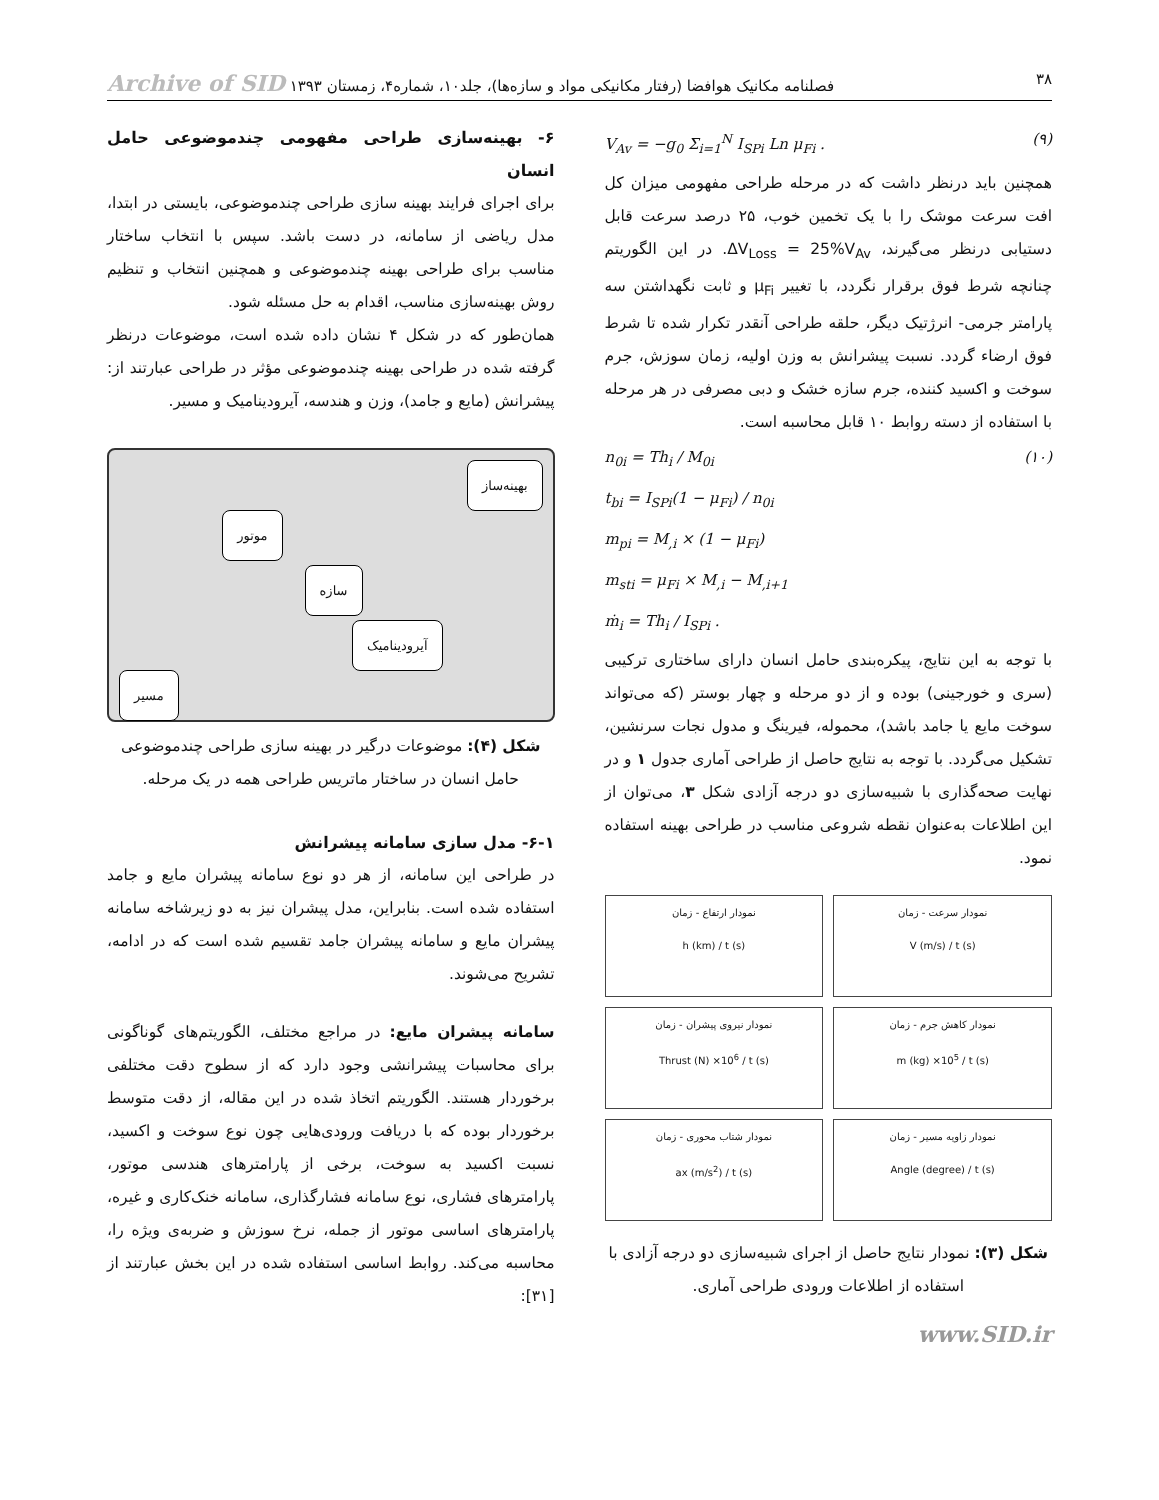۳۸ فصلنامه مکانیک هوافضا (رفتار مکانیکی مواد و سازه‌ها)، جلد۱۰، شماره۴، زمستان ۱۳۹۳ Archive of SID
V<sub>Av</sub> = −g<sub>0</sub> Σ<sub>i=1</sub><sup>N</sup> I<sub>SPi</sub> Ln μ<sub>Fi</sub> . (۹)
همچنین باید درنظر داشت که در مرحله طراحی مفهومی میزان کل افت سرعت موشک را با یک تخمین خوب، ۲۵ درصد سرعت قابل دستیابی درنظر می‌گیرند، ΔV<sub>Loss</sub> = 25%V<sub>Av</sub>. در این الگوریتم چنانچه شرط فوق برقرار نگردد، با تغییر μ<sub>Fi</sub> و ثابت نگهداشتن سه پارامتر جرمی- انرژتیک دیگر، حلقه طراحی آنقدر تکرار شده تا شرط فوق ارضاء گردد. نسبت پیشرانش به وزن اولیه، زمان سوزش، جرم سوخت و اکسید کننده، جرم سازه خشک و دبی مصرفی در هر مرحله با استفاده از دسته روابط ۱۰ قابل محاسبه است.
n<sub>0i</sub> = Th<sub>i</sub> / M<sub>0i</sub>
t<sub>bi</sub> = I<sub>SPi</sub>(1 − μ<sub>Fi</sub>) / n<sub>0i</sub>
m<sub>pi</sub> = M<sub>,i</sub> × (1 − μ<sub>Fi</sub>)
m<sub>sti</sub> = μ<sub>Fi</sub> × M<sub>,i</sub> − M<sub>,i+1</sub>
ṁ<sub>i</sub> = Th<sub>i</sub> / I<sub>SPi</sub> . (۱۰)
با توجه به این نتایج، پیکره‌بندی حامل انسان دارای ساختاری ترکیبی (سری و خورجینی) بوده و از دو مرحله و چهار بوستر (که می‌تواند سوخت مایع یا جامد باشد)، محموله، فیرینگ و مدول نجات سرنشین، تشکیل می‌گردد. با توجه به نتایج حاصل از طراحی آماری جدول ۱ و در نهایت صحه‌گذاری با شبیه‌سازی دو درجه آزادی شکل ۳، می‌توان از این اطلاعات به‌عنوان نقطه شروعی مناسب در طراحی بهینه استفاده نمود.
نمودار ارتفاع - زمان
h (km) / t (s)
نمودار سرعت - زمان
V (m/s) / t (s)
نمودار نیروی پیشران - زمان
Thrust (N) ×10<sup>6</sup> / t (s)
نمودار کاهش جرم - زمان
m (kg) ×10<sup>5</sup> / t (s)
نمودار شتاب محوری - زمان
ax (m/s<sup>2</sup>) / t (s)
نمودار زاویه مسیر - زمان
Angle (degree) / t (s)
شکل (۳): نمودار نتایج حاصل از اجرای شبیه‌سازی دو درجه آزادی با استفاده از اطلاعات ورودی طراحی آماری.
www.SID.ir
۶- بهینه‌سازی طراحی مفهومی چندموضوعی حامل انسان
برای اجرای فرایند بهینه سازی طراحی چندموضوعی، بایستی در ابتدا، مدل ریاضی از سامانه، در دست باشد. سپس با انتخاب ساختار مناسب برای طراحی بهینه چندموضوعی و همچنین انتخاب و تنظیم روش بهینه‌سازی مناسب، اقدام به حل مسئله شود.
همان‌طور که در شکل ۴ نشان داده شده است، موضوعات درنظر گرفته شده در طراحی بهینه چندموضوعی مؤثر در طراحی عبارتند از: پیشرانش (مایع و جامد)، وزن و هندسه، آیرودینامیک و مسیر.
بهینه‌ساز
موتور
سازه
آیرودینامیک
مسیر
شکل (۴): موضوعات درگیر در بهینه سازی طراحی چندموضوعی حامل انسان در ساختار ماتریس طراحی همه در یک مرحله.
۶-۱- مدل سازی سامانه پیشرانش
در طراحی این سامانه، از هر دو نوع سامانه پیشران مایع و جامد استفاده شده است. بنابراین، مدل پیشران نیز به دو زیرشاخه سامانه پیشران مایع و سامانه پیشران جامد تقسیم شده است که در ادامه، تشریح می‌شوند.
سامانه پیشران مایع: در مراجع مختلف، الگوریتم‌های گوناگونی برای محاسبات پیشرانشی وجود دارد که از سطوح دقت مختلفی برخوردار هستند. الگوریتم اتخاذ شده در این مقاله، از دقت متوسط برخوردار بوده که با دریافت ورودی‌هایی چون نوع سوخت و اکسید، نسبت اکسید به سوخت، برخی از پارامترهای هندسی موتور، پارامترهای فشاری، نوع سامانه فشارگذاری، سامانه خنک‌کاری و غیره، پارامترهای اساسی موتور از جمله، نرخ سوزش و ضربه‌ی ویژه را، محاسبه می‌کند. روابط اساسی استفاده شده در این بخش عبارتند از [۳۱]: